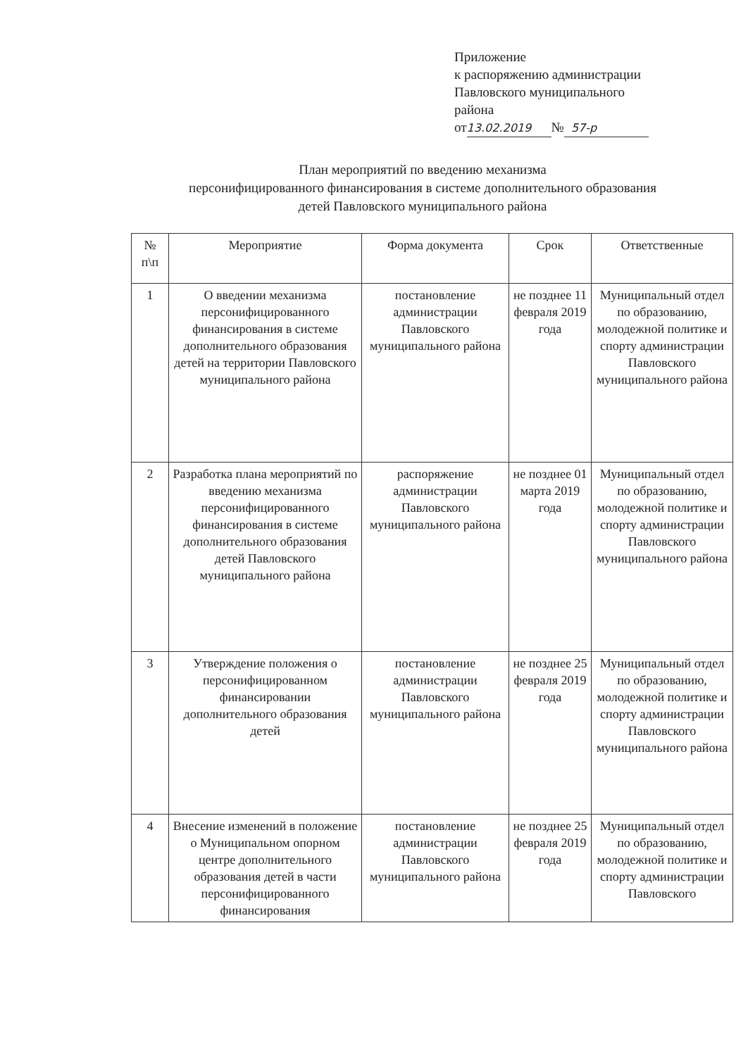Приложение
к распоряжению администрации
Павловского муниципального
района
от 13.02.2019 № 57-р
План мероприятий по введению механизма
персонифицированного финансирования в системе дополнительного образования
детей Павловского муниципального района
| № п\п | Мероприятие | Форма документа | Срок | Ответственные |
| --- | --- | --- | --- | --- |
| 1 | О введении механизма персонифицированного финансирования в системе дополнительного образования детей на территории Павловского муниципального района | постановление администрации Павловского муниципального района | не позднее 11 февраля 2019 года | Муниципальный отдел по образованию, молодежной политике и спорту администрации Павловского муниципального района |
| 2 | Разработка плана мероприятий по введению механизма персонифицированного финансирования в системе дополнительного образования детей Павловского муниципального района | распоряжение администрации Павловского муниципального района | не позднее 01 марта 2019 года | Муниципальный отдел по образованию, молодежной политике и спорту администрации Павловского муниципального района |
| 3 | Утверждение положения о персонифицированном финансировании дополнительного образования детей | постановление администрации Павловского муниципального района | не позднее 25 февраля 2019 года | Муниципальный отдел по образованию, молодежной политике и спорту администрации Павловского муниципального района |
| 4 | Внесение изменений в положение о Муниципальном опорном центре дополнительного образования детей в части персонифицированного финансирования | постановление администрации Павловского муниципального района | не позднее 25 февраля 2019 года | Муниципальный отдел по образованию, молодежной политике и спорту администрации Павловского |